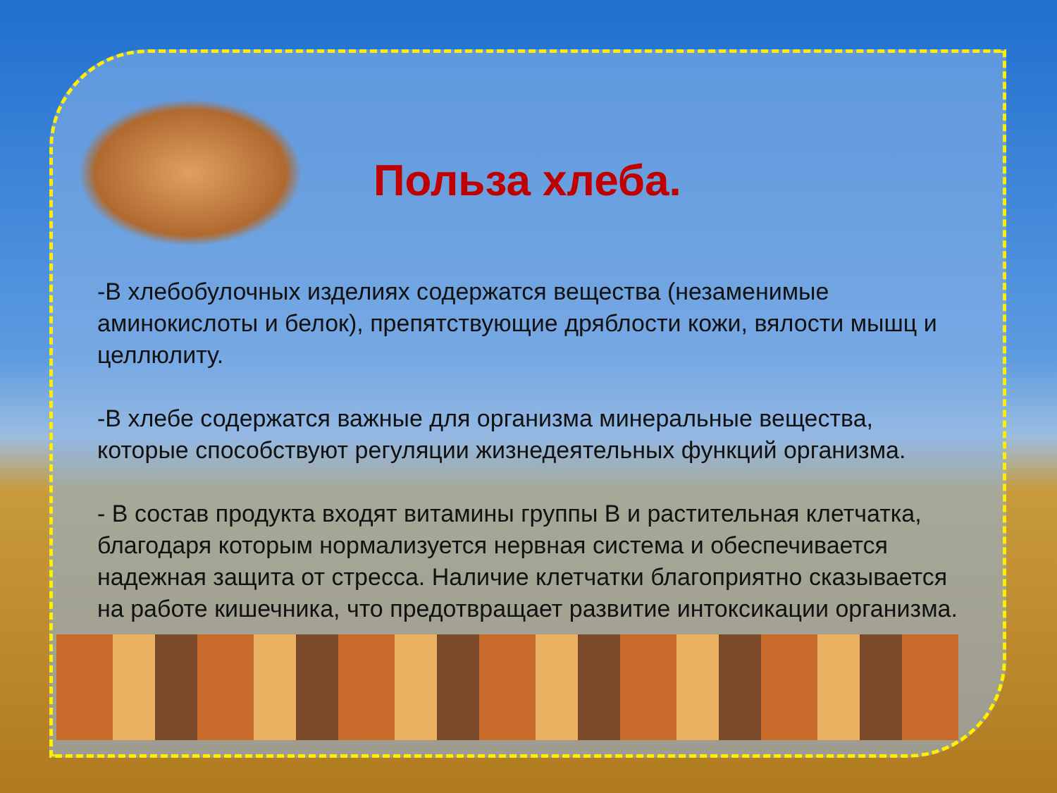Польза хлеба.
-В хлебобулочных изделиях содержатся вещества (незаменимые аминокислоты и белок), препятствующие дряблости кожи, вялости мышц и целлюлиту.
-В хлебе содержатся важные для организма минеральные вещества, которые способствуют регуляции жизнедеятельных функций организма.
- В состав продукта входят витамины группы В и растительная клетчатка, благодаря которым нормализуется нервная система и обеспечивается надежная защита от стресса. Наличие клетчатки благоприятно сказывается на работе кишечника, что предотвращает развитие интоксикации организма.